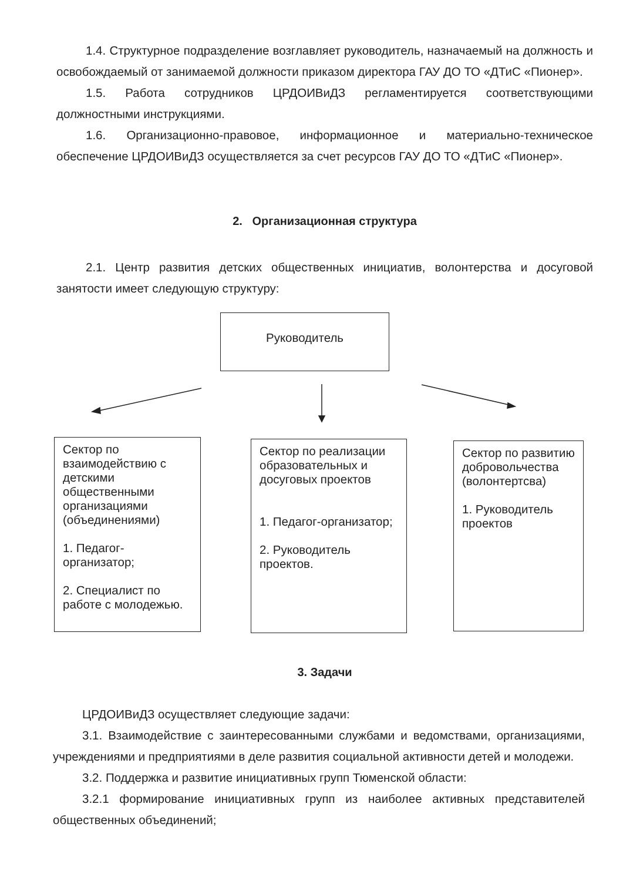1.4. Структурное подразделение возглавляет руководитель, назначаемый на должность и освобождаемый от занимаемой должности приказом директора ГАУ ДО ТО «ДТиС «Пионер».
1.5. Работа сотрудников ЦРДОИВиДЗ регламентируется соответствующими должностными инструкциями.
1.6. Организационно-правовое, информационное и материально-техническое обеспечение ЦРДОИВиДЗ осуществляется за счет ресурсов ГАУ ДО ТО «ДТиС «Пионер».
2. Организационная структура
2.1. Центр развития детских общественных инициатив, волонтерства и досуговой занятости имеет следующую структуру:
Руководитель
Сектор по взаимодействию с детскими общественными организациями (объединениями)
1. Педагог-организатор;
2. Специалист по работе с молодежью.
Сектор по реализации образовательных и досуговых проектов
1. Педагог-организатор;
2. Руководитель проектов.
Сектор по развитию добровольчества (волонтертсва)
1. Руководитель проектов
3. Задачи
ЦРДОИВиДЗ осуществляет следующие задачи:
3.1. Взаимодействие с заинтересованными службами и ведомствами, организациями, учреждениями и предприятиями в деле развития социальной активности детей и молодежи.
3.2. Поддержка и развитие инициативных групп Тюменской области:
3.2.1 формирование инициативных групп из наиболее активных представителей общественных объединений;